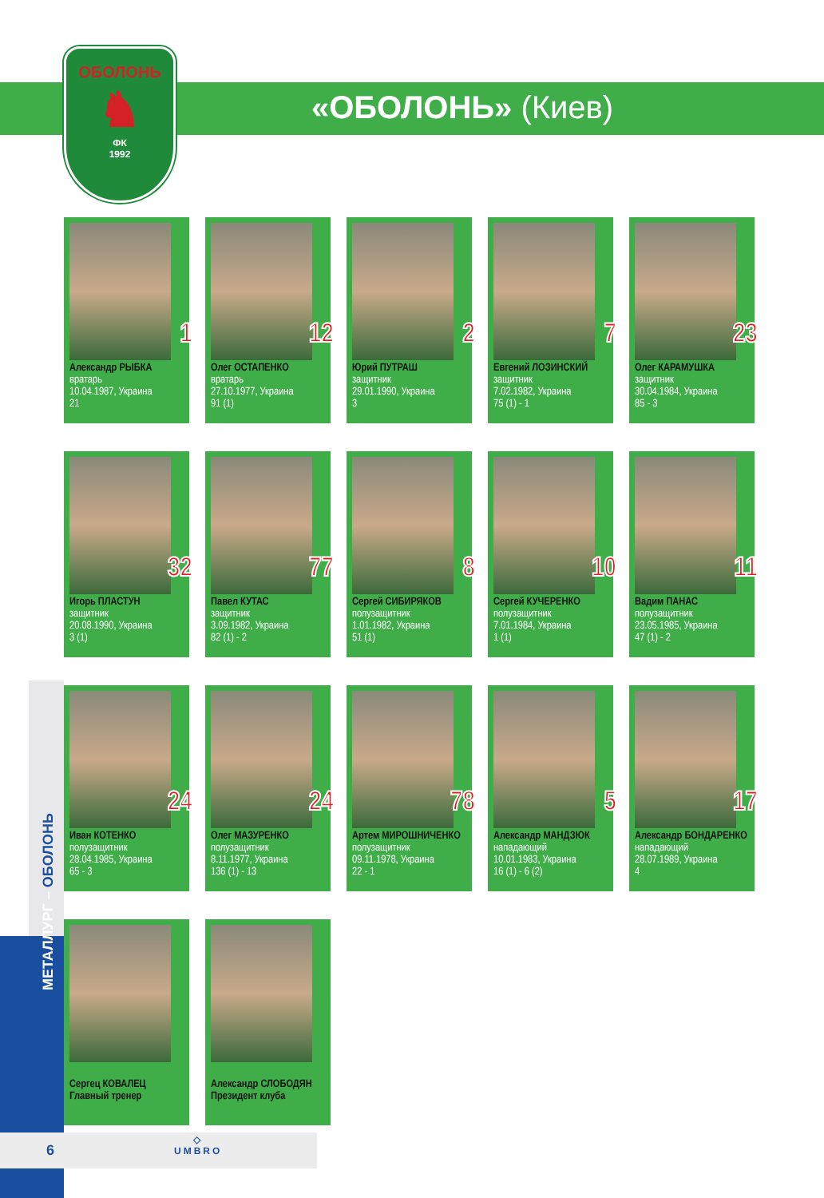ОБОЛОНЬ
♞
ФК
1992
«ОБОЛОНЬ» (Киев)
МЕТАЛЛУРГ – ОБОЛОНЬ
1
Александр РЫБКА
вратарь
10.04.1987, Украина
21
12
Олег ОСТАПЕНКО
вратарь
27.10.1977, Украина
91 (1)
2
Юрий ПУТРАШ
защитник
29.01.1990, Украина
3
7
Евгений ЛОЗИНСКИЙ
защитник
7.02.1982, Украина
75 (1) - 1
23
Олег КАРАМУШКА
защитник
30.04.1984, Украина
85 - 3
32
Игорь ПЛАСТУН
защитник
20.08.1990, Украина
3 (1)
77
Павел КУТАС
защитник
3.09.1982, Украина
82 (1) - 2
8
Сергей СИБИРЯКОВ
полузащитник
1.01.1982, Украина
51 (1)
10
Сергей КУЧЕРЕНКО
полузащитник
7.01.1984, Украина
1 (1)
11
Вадим ПАНАС
полузащитник
23.05.1985, Украина
47 (1) - 2
24
Иван КОТЕНКО
полузащитник
28.04.1985, Украина
65 - 3
24
Олег МАЗУРЕНКО
полузащитник
8.11.1977, Украина
136 (1) - 13
78
Артем МИРОШНИЧЕНКО
полузащитник
09.11.1978, Украина
22 - 1
5
Александр МАНДЗЮК
нападающий
10.01.1983, Украина
16 (1) - 6 (2)
17
Александр БОНДАРЕНКО
нападающий
28.07.1989, Украина
4
Сергец КОВАЛЕЦ
Главный тренер
Александр СЛОБОДЯН
Президент клуба
6
◇
UMBRO